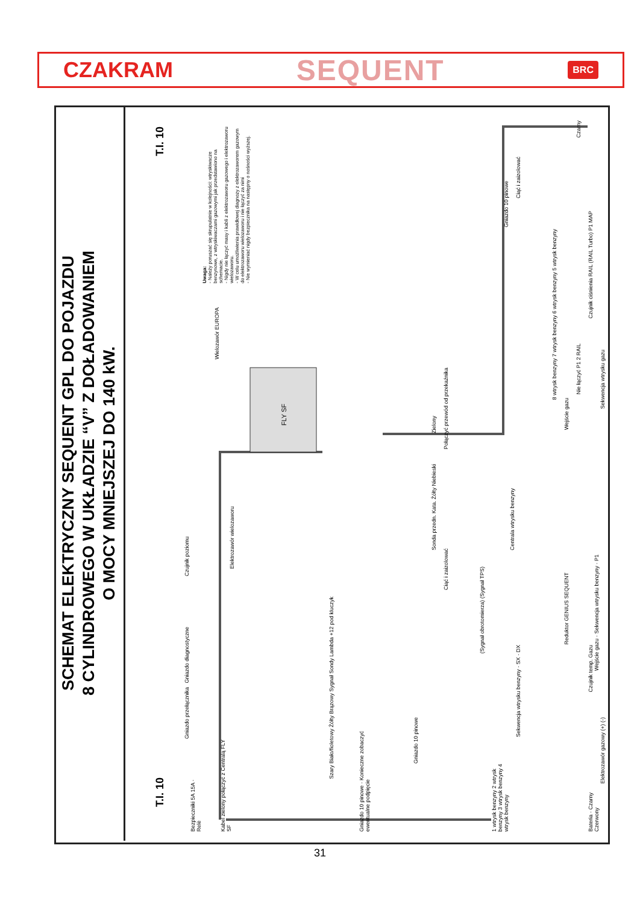CZAKRAM SEQUENT BRC
SCHEMAT ELEKTRYCZNY SEQUENT GPL DO POJAZDU
8 CYLINDROWEGO W UKŁADZIE “V” Z DOŁADOWANIEM
O MOCY MNIEJSZEJ DO 140 kW.
T.I. 10
Uwaga:
- Należy poruszać się skrupulatnie w kolejności: wtryskiwacze benzynowe, z wtryskiwaczami gazowymi jak przedstawiono na schemacie.
- Nigdy nie łączyć masy i kabli z elektrozaworu gazowego i elektrozaworu wielozaworu.
- W celu umożliwienia prawidłowej diagnozy z elektrozaworem gazowym do elektrozaworu wielozaworu i nie łączyć za nimi
- Nie wymieniać nigdy bezpiecznika na następny o nośności wyższej.
FLY SF
Wielozawór EUROPA
Czujnik poziomu
Elektrozawór wielozaworu
Gniazdo 10 pinowe
Ciąć i zaizolować
8 wtrysk benzyny 7 wtrysk benzyny 6 wtrysk benzyny 5 wtrysk benzyny
Czujnik ciśnienia RAIL (RAIL Turbo) P1 MAP
Czarny
Połączyć przewód od przekaźnika
Zielony
Nie łączyć P1 2 RAIL
Sekwencja wtrysku gazu
Wejście gazu
Sonda przedn. Kata. Żółty Niebieski
Ciąć i zaizolować
Centrala wtrysku benzyny
(Sygnał obrotomierza) (Sygnał TPS)
Szary Biało/fioletowy Żółty Brązowy Sygnał Sondy Lambda +12 pod kluczyk
Wejście gazu · Sekwencja wtrysku benzyny · P1
Sekwencja wtrysku benzyny · SX · DX
Reduktor GENIUS SEQUENT
Czujnik temp. Gazu
Elektrozawór gazowy (+) (-)
Bateria · Czarny Czerwony
Gniazdo diagnostyczne
Gniazdo przełącznika
Gniazdo 10 pinowe · Konieczne zobaczyć ewentualne podpięcie
Gniazdo 10 pinowe
1 wtrysk benzyny 2 wtrysk benzyny 3 wtrysk benzyny 4 wtrysk benzyny
Kabel zielony połączyć z Centralą FLY SF
Bezpieczniki 5A 15A · Relè
T.I. 10
31